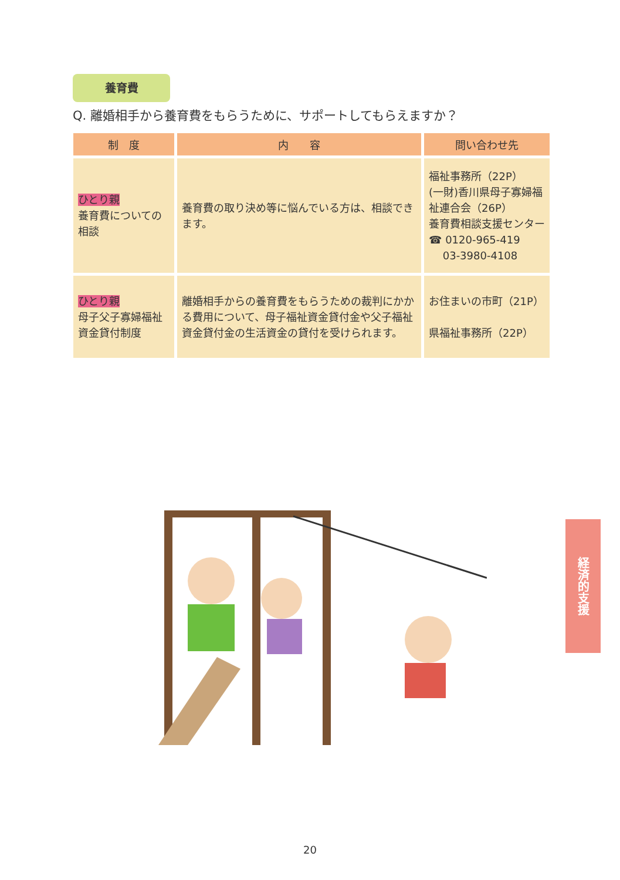養育費
Q. 離婚相手から養育費をもらうために、サポートしてもらえますか？
| 制 度 | 内 容 | 問い合わせ先 |
| --- | --- | --- |
| ひとり親 養育費についての相談 | 養育費の取り決め等に悩んでいる方は、相談できます。 | 福祉事務所（22P） (一財)香川県母子寡婦福祉連合会（26P） 養育費相談支援センター ☎ 0120-965-419 03-3980-4108 |
| ひとり親 母子父子寡婦福祉資金貸付制度 | 離婚相手からの養育費をもらうための裁判にかかる費用について、母子福祉資金貸付金や父子福祉資金貸付金の生活資金の貸付を受けられます。 | お住まいの市町（21P） 県福祉事務所（22P） |
経済的支援
20